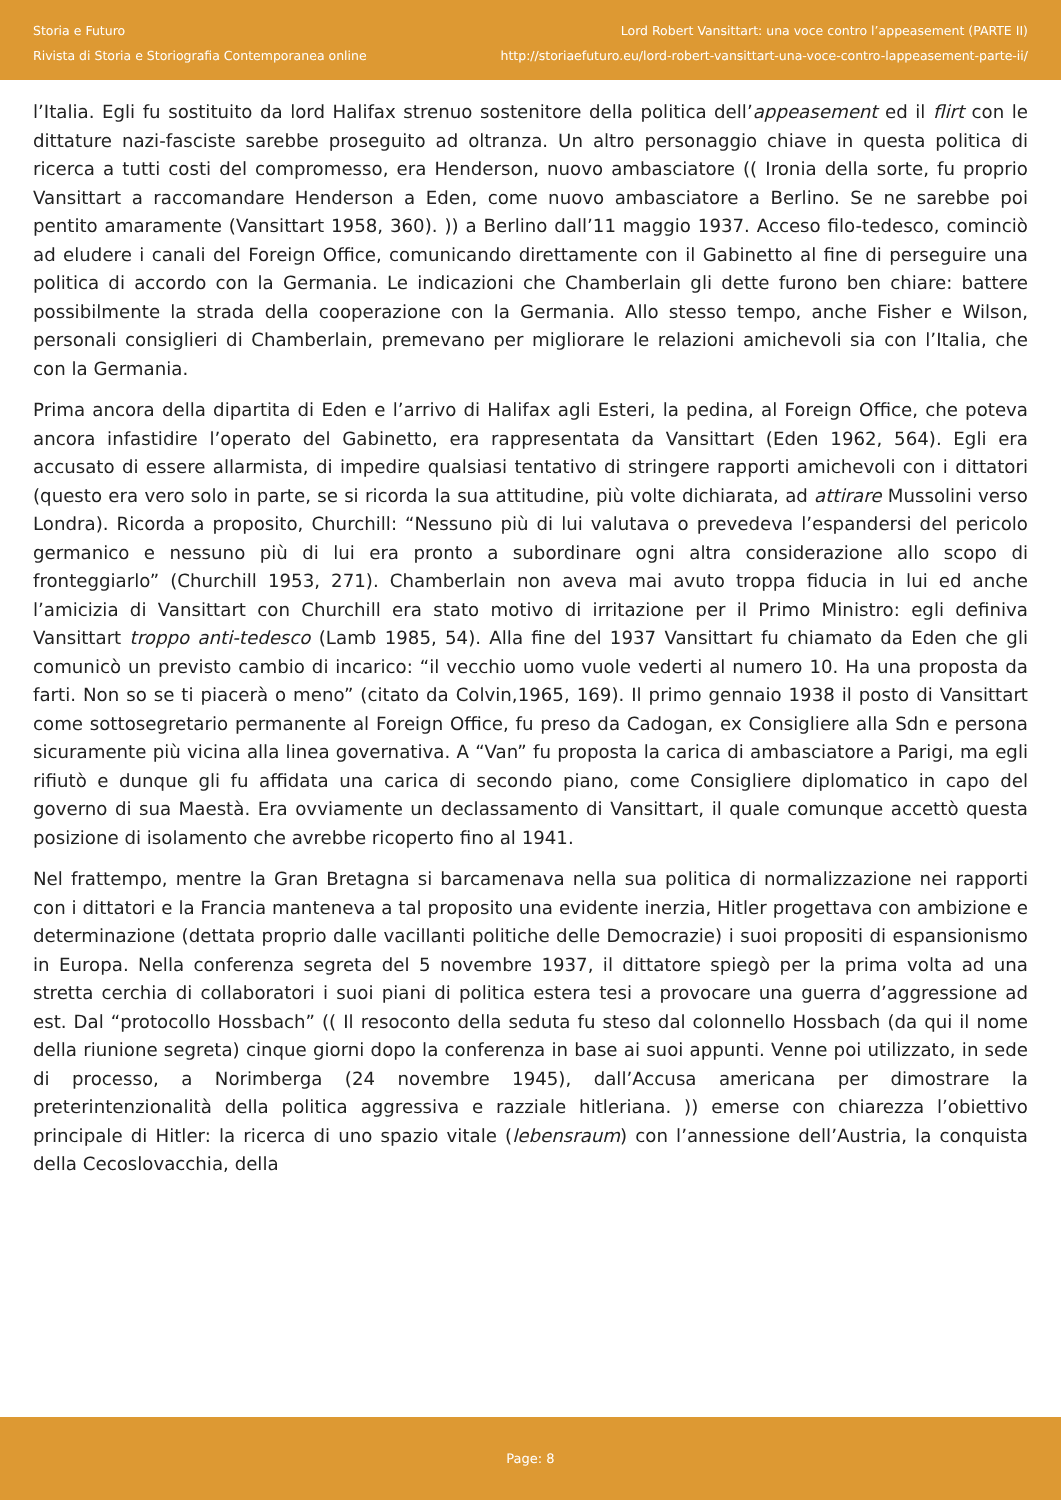Storia e Futuro
Rivista di Storia e Storiografia Contemporanea online
Lord Robert Vansittart: una voce contro l’appeasement (PARTE II)
http://storiaefuturo.eu/lord-robert-vansittart-una-voce-contro-lappeasement-parte-ii/
l’Italia. Egli fu sostituito da lord Halifax strenuo sostenitore della politica dell’appeasement ed il flirt con le dittature nazi-fasciste sarebbe proseguito ad oltranza. Un altro personaggio chiave in questa politica di ricerca a tutti costi del compromesso, era Henderson, nuovo ambasciatore (( Ironia della sorte, fu proprio Vansittart a raccomandare Henderson a Eden, come nuovo ambasciatore a Berlino. Se ne sarebbe poi pentito amaramente (Vansittart 1958, 360). )) a Berlino dall’11 maggio 1937. Acceso filo-tedesco, cominciò ad eludere i canali del Foreign Office, comunicando direttamente con il Gabinetto al fine di perseguire una politica di accordo con la Germania. Le indicazioni che Chamberlain gli dette furono ben chiare: battere possibilmente la strada della cooperazione con la Germania. Allo stesso tempo, anche Fisher e Wilson, personali consiglieri di Chamberlain, premevano per migliorare le relazioni amichevoli sia con l’Italia, che con la Germania.
Prima ancora della dipartita di Eden e l’arrivo di Halifax agli Esteri, la pedina, al Foreign Office, che poteva ancora infastidire l’operato del Gabinetto, era rappresentata da Vansittart (Eden 1962, 564). Egli era accusato di essere allarmista, di impedire qualsiasi tentativo di stringere rapporti amichevoli con i dittatori (questo era vero solo in parte, se si ricorda la sua attitudine, più volte dichiarata, ad attirare Mussolini verso Londra). Ricorda a proposito, Churchill: “Nessuno più di lui valutava o prevedeva l’espandersi del pericolo germanico e nessuno più di lui era pronto a subordinare ogni altra considerazione allo scopo di fronteggiarlo” (Churchill 1953, 271). Chamberlain non aveva mai avuto troppa fiducia in lui ed anche l’amicizia di Vansittart con Churchill era stato motivo di irritazione per il Primo Ministro: egli definiva Vansittart troppo anti-tedesco (Lamb 1985, 54). Alla fine del 1937 Vansittart fu chiamato da Eden che gli comunicò un previsto cambio di incarico: “il vecchio uomo vuole vederti al numero 10. Ha una proposta da farti. Non so se ti piacerà o meno” (citato da Colvin,1965, 169). Il primo gennaio 1938 il posto di Vansittart come sottosegretario permanente al Foreign Office, fu preso da Cadogan, ex Consigliere alla Sdn e persona sicuramente più vicina alla linea governativa. A “Van” fu proposta la carica di ambasciatore a Parigi, ma egli rifiutò e dunque gli fu affidata una carica di secondo piano, come Consigliere diplomatico in capo del governo di sua Maestà. Era ovviamente un declassamento di Vansittart, il quale comunque accettò questa posizione di isolamento che avrebbe ricoperto fino al 1941.
Nel frattempo, mentre la Gran Bretagna si barcamenava nella sua politica di normalizzazione nei rapporti con i dittatori e la Francia manteneva a tal proposito una evidente inerzia, Hitler progettava con ambizione e determinazione (dettata proprio dalle vacillanti politiche delle Democrazie) i suoi propositi di espansionismo in Europa. Nella conferenza segreta del 5 novembre 1937, il dittatore spiegò per la prima volta ad una stretta cerchia di collaboratori i suoi piani di politica estera tesi a provocare una guerra d’aggressione ad est. Dal “protocollo Hossbach” (( Il resoconto della seduta fu steso dal colonnello Hossbach (da qui il nome della riunione segreta) cinque giorni dopo la conferenza in base ai suoi appunti. Venne poi utilizzato, in sede di processo, a Norimberga (24 novembre 1945), dall’Accusa americana per dimostrare la preterintenzionalità della politica aggressiva e razziale hitleriana. )) emerse con chiarezza l’obiettivo principale di Hitler: la ricerca di uno spazio vitale (lebensraum) con l’annessione dell’Austria, la conquista della Cecoslovacchia, della
Page: 8